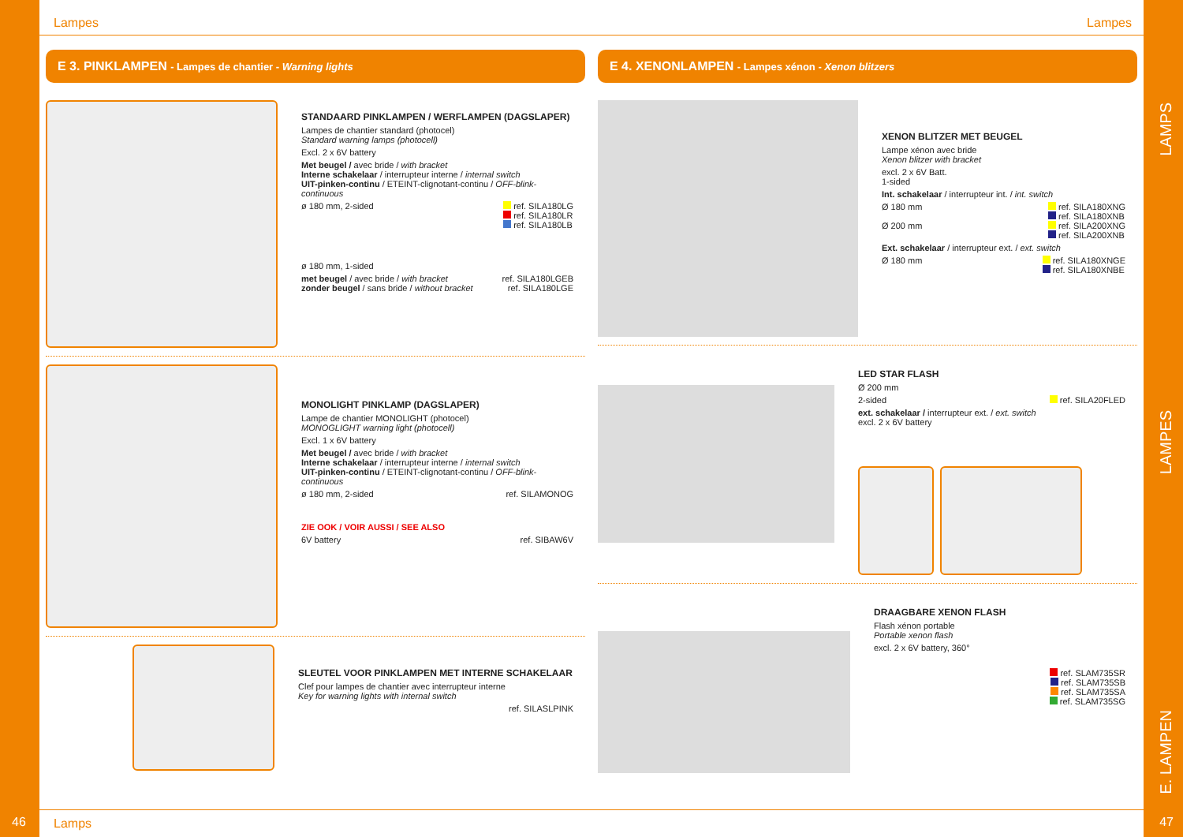Lampes Lampes
E 3. PINKLAMPEN - Lampes de chantier - Warning lights
STANDAARD PINKLAMPEN / WERFLAMPEN (DAGSLAPER)
Lampes de chantier standard (photocel)
Standard warning lamps (photocell)
Excl. 2 x 6V battery
Met beugel / avec bride / with bracket
Interne schakelaar / interrupteur interne / internal switch
UIT-pinken-continu / ETEINT-clignotant-continu / OFF-blink-continuous
ø 180 mm, 2-sided ref. SILA180LG
ref. SILA180LR
ref. SILA180LB
ø 180 mm, 1-sided
met beugel / avec bride / with bracket ref. SILA180LGEB
zonder beugel / sans bride / without bracket ref. SILA180LGE
MONOLIGHT PINKLAMP (DAGSLAPER)
Lampe de chantier MONOLIGHT (photocel)
MONOGLIGHT warning light (photocell)
Excl. 1 x 6V battery
Met beugel / avec bride / with bracket
Interne schakelaar / interrupteur interne / internal switch
UIT-pinken-continu / ETEINT-clignotant-continu / OFF-blink-continuous
ø 180 mm, 2-sided ref. SILAMONOG
ZIE OOK / VOIR AUSSI / SEE ALSO
6V battery ref. SIBAW6V
SLEUTEL VOOR PINKLAMPEN MET INTERNE SCHAKELAAR
Clef pour lampes de chantier avec interrupteur interne
Key for warning lights with internal switch
ref. SILASLPINK
E 4. XENONLAMPEN - Lampes xénon - Xenon blitzers
XENON BLITZER MET BEUGEL
Lampe xénon avec bride
Xenon blitzer with bracket
excl. 2 x 6V Batt.
1-sided
Int. schakelaar / interrupteur int. / int. switch
Ø 180 mm ref. SILA180XNG
ref. SILA180XNB
Ø 200 mm ref. SILA200XNG
ref. SILA200XNB
Ext. schakelaar / interrupteur ext. / ext. switch
Ø 180 mm ref. SILA180XNGE
ref. SILA180XNBE
LED STAR FLASH
Ø 200 mm
2-sided ref. SILA20FLED
ext. schakelaar / interrupteur ext. / ext. switch
excl. 2 x 6V battery
DRAAGBARE XENON FLASH
Flash xénon portable
Portable xenon flash
excl. 2 x 6V battery, 360°
ref. SLAM735SR
ref. SLAM735SB
ref. SLAM735SA
ref. SLAM735SG
Lamps
46 47
LAMPS
LAMPES
E. LAMPEN